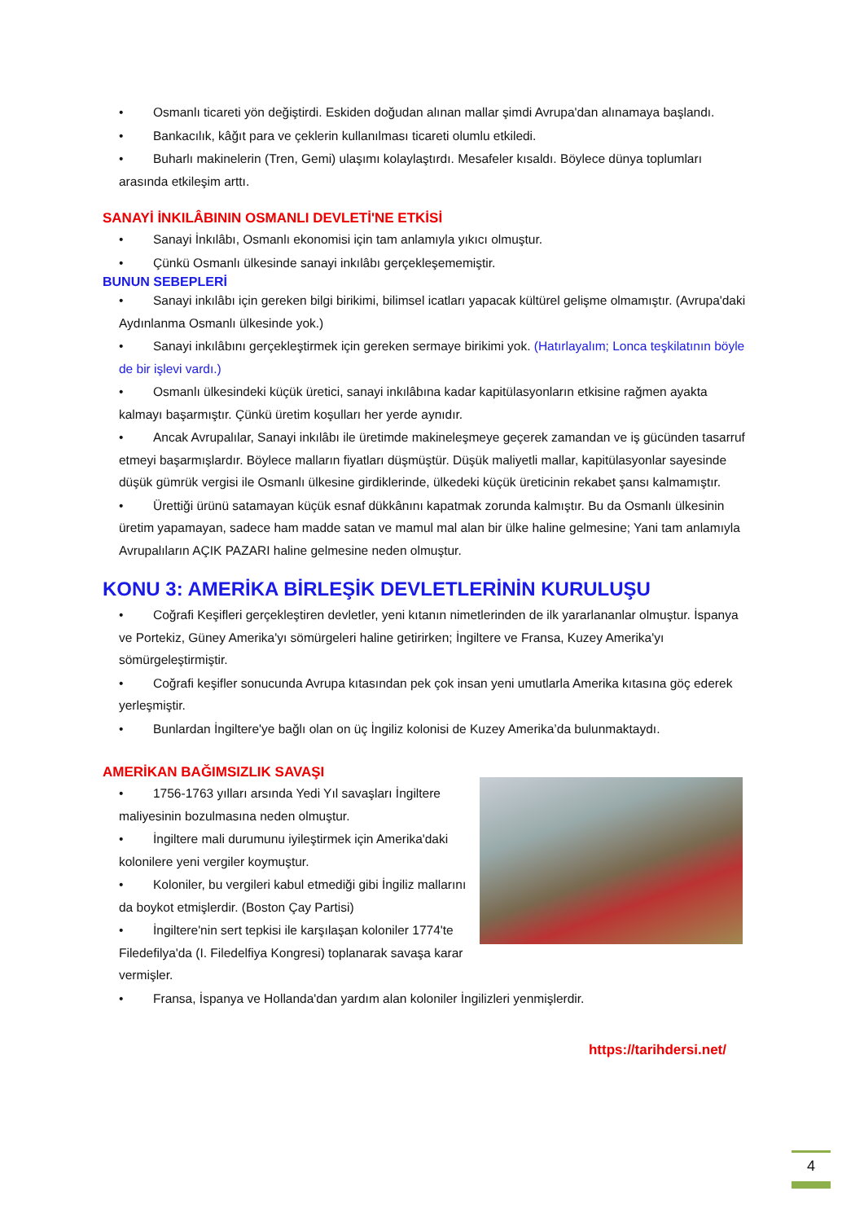• Osmanlı ticareti yön değiştirdi. Eskiden doğudan alınan mallar şimdi Avrupa'dan alınamaya başlandı.
• Bankacılık, kâğıt para ve çeklerin kullanılması ticareti olumlu etkiledi.
• Buharlı makinelerin (Tren, Gemi) ulaşımı kolaylaştırdı. Mesafeler kısaldı. Böylece dünya toplumları arasında etkileşim arttı.
SANAYİ İNKILÂBININ OSMANLI DEVLETİ'NE ETKİSİ
• Sanayi İnkılâbı, Osmanlı ekonomisi için tam anlamıyla yıkıcı olmuştur.
• Çünkü Osmanlı ülkesinde sanayi inkılâbı gerçekleşememiştir.
BUNUN SEBEPLERİ
• Sanayi inkılâbı için gereken bilgi birikimi, bilimsel icatları yapacak kültürel gelişme olmamıştır. (Avrupa'daki Aydınlanma Osmanlı ülkesinde yok.)
• Sanayi inkılâbını gerçekleştirmek için gereken sermaye birikimi yok. (Hatırlayalım; Lonca teşkilatının böyle de bir işlevi vardı.)
• Osmanlı ülkesindeki küçük üretici, sanayi inkılâbına kadar kapitülasyonların etkisine rağmen ayakta kalmayı başarmıştır. Çünkü üretim koşulları her yerde aynıdır.
• Ancak Avrupalılar, Sanayi inkılâbı ile üretimde makineleşmeye geçerek zamandan ve iş gücünden tasarruf etmeyi başarmışlardır. Böylece malların fiyatları düşmüştür. Düşük maliyetli mallar, kapitülasyonlar sayesinde düşük gümrük vergisi ile Osmanlı ülkesine girdiklerinde, ülkedeki küçük üreticinin rekabet şansı kalmamıştır.
• Ürettiği ürünü satamayan küçük esnaf dükkânını kapatmak zorunda kalmıştır. Bu da Osmanlı ülkesinin üretim yapamayan, sadece ham madde satan ve mamul mal alan bir ülke haline gelmesine; Yani tam anlamıyla Avrupalıların AÇIK PAZARI haline gelmesine neden olmuştur.
KONU 3: AMERİKA BİRLEŞİK DEVLETLERİNİN KURULUŞU
• Coğrafi Keşifleri gerçekleştiren devletler, yeni kıtanın nimetlerinden de ilk yararlananlar olmuştur. İspanya ve Portekiz, Güney Amerika'yı sömürgeleri haline getirirken; İngiltere ve Fransa, Kuzey Amerika'yı sömürgeleştirmiştir.
• Coğrafi keşifler sonucunda Avrupa kıtasından pek çok insan yeni umutlarla Amerika kıtasına göç ederek yerleşmiştir.
• Bunlardan İngiltere'ye bağlı olan on üç İngiliz kolonisi de Kuzey Amerika’da bulunmaktaydı.
AMERİKAN BAĞIMSIZLIK SAVAŞI
• 1756-1763 yılları arsında Yedi Yıl savaşları İngiltere maliyesinin bozulmasına neden olmuştur.
• İngiltere mali durumunu iyileştirmek için Amerika'daki kolonilere yeni vergiler koymuştur.
• Koloniler, bu vergileri kabul etmediği gibi İngiliz mallarını da boykot etmişlerdir. (Boston Çay Partisi)
• İngiltere'nin sert tepkisi ile karşılaşan koloniler 1774'te Filedefilya'da (I. Filedelfiya Kongresi) toplanarak savaşa karar vermişler.
• Fransa, İspanya ve Hollanda'dan yardım alan koloniler İngilizleri yenmişlerdir.
https://tarihdersi.net/
4